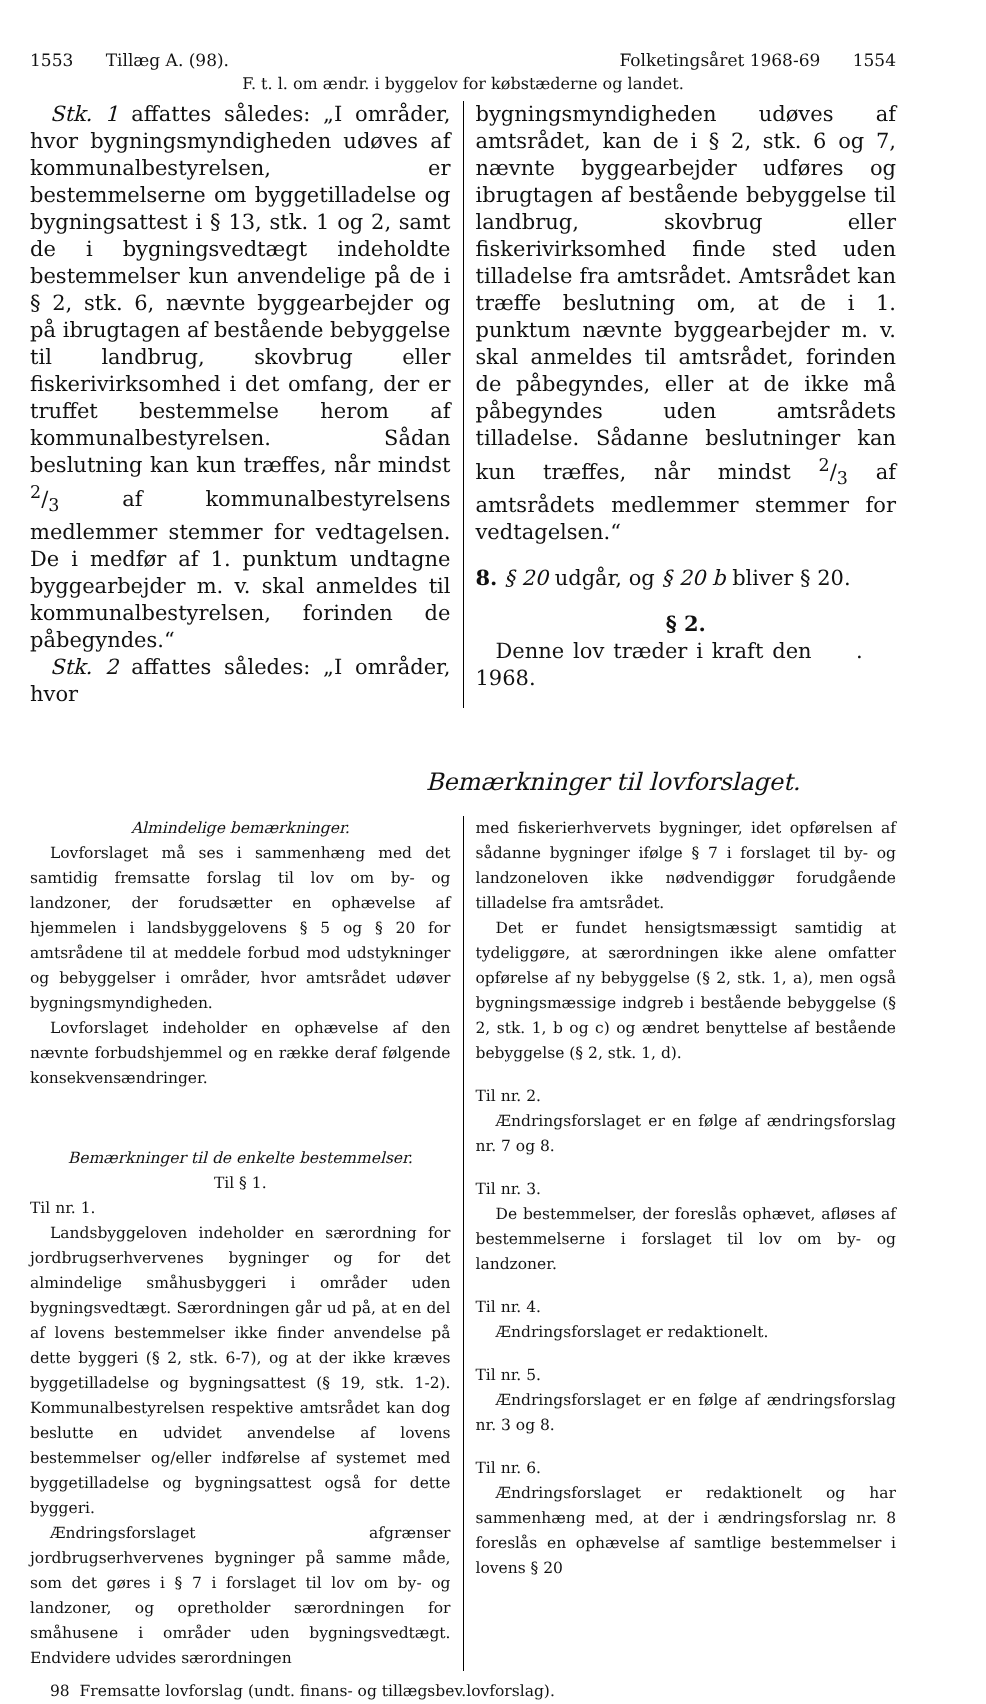1553 Tillæg A. (98). Folketingsåret 1968-69 1554
F. t. l. om ændr. i byggelov for købstæderne og landet.
Stk. 1 affattes således: „I områder, hvor bygningsmyndigheden udøves af kommunalbestyrelsen, er bestemmelserne om byggetilladelse og bygningsattest i § 13, stk. 1 og 2, samt de i bygningsvedtægt indeholdte bestemmelser kun anvendelige på de i § 2, stk. 6, nævnte byggearbejder og på ibrugtagen af bestående bebyggelse til landbrug, skovbrug eller fiskerivirksomhed i det omfang, der er truffet bestemmelse herom af kommunalbestyrelsen. Sådan beslutning kan kun træffes, når mindst 2/3 af kommunalbestyrelsens medlemmer stemmer for vedtagelsen. De i medfør af 1. punktum undtagne byggearbejder m. v. skal anmeldes til kommunalbestyrelsen, forinden de påbegyndes.“
Stk. 2 affattes således: „I områder, hvor
bygningsmyndigheden udøves af amtsrådet, kan de i § 2, stk. 6 og 7, nævnte byggearbejder udføres og ibrugtagen af bestående bebyggelse til landbrug, skovbrug eller fiskerivirksomhed finde sted uden tilladelse fra amtsrådet. Amtsrådet kan træffe beslutning om, at de i 1. punktum nævnte byggearbejder m. v. skal anmeldes til amtsrådet, forinden de påbegyndes, eller at de ikke må påbegyndes uden amtsrådets tilladelse. Sådanne beslutninger kan kun træffes, når mindst 2/3 af amtsrådets medlemmer stemmer for vedtagelsen.“
8. § 20 udgår, og § 20 b bliver § 20.
§ 2.
Denne lov træder i kraft den . 1968.
Bemærkninger til lovforslaget.
Almindelige bemærkninger.
Lovforslaget må ses i sammenhæng med det samtidig fremsatte forslag til lov om by- og landzoner, der forudsætter en ophævelse af hjemmelen i landsbyggelovens § 5 og § 20 for amtsrådene til at meddele forbud mod udstykninger og bebyggelser i områder, hvor amtsrådet udøver bygningsmyndigheden.
Lovforslaget indeholder en ophævelse af den nævnte forbudshjemmel og en række deraf følgende konsekvensændringer.
Bemærkninger til de enkelte bestemmelser.
Til § 1.
Til nr. 1.
Landsbyggeloven indeholder en særordning for jordbrugserhvervenes bygninger og for det almindelige småhusbyggeri i områder uden bygningsvedtægt. Særordningen går ud på, at en del af lovens bestemmelser ikke finder anvendelse på dette byggeri (§ 2, stk. 6-7), og at der ikke kræves byggetilladelse og bygningsattest (§ 19, stk. 1-2). Kommunalbestyrelsen respektive amtsrådet kan dog beslutte en udvidet anvendelse af lovens bestemmelser og/eller indførelse af systemet med byggetilladelse og bygningsattest også for dette byggeri.
Ændringsforslaget afgrænser jordbrugserhvervenes bygninger på samme måde, som det gøres i § 7 i forslaget til lov om by- og landzoner, og opretholder særordningen for småhusene i områder uden bygningsvedtægt. Endvidere udvides særordningen
med fiskerierhvervets bygninger, idet opførelsen af sådanne bygninger ifølge § 7 i forslaget til by- og landzoneloven ikke nødvendiggør forudgående tilladelse fra amtsrådet.
Det er fundet hensigtsmæssigt samtidig at tydeliggøre, at særordningen ikke alene omfatter opførelse af ny bebyggelse (§ 2, stk. 1, a), men også bygningsmæssige indgreb i bestående bebyggelse (§ 2, stk. 1, b og c) og ændret benyttelse af bestående bebyggelse (§ 2, stk. 1, d).
Til nr. 2.
Ændringsforslaget er en følge af ændringsforslag nr. 7 og 8.
Til nr. 3.
De bestemmelser, der foreslås ophævet, afløses af bestemmelserne i forslaget til lov om by- og landzoner.
Til nr. 4.
Ændringsforslaget er redaktionelt.
Til nr. 5.
Ændringsforslaget er en følge af ændringsforslag nr. 3 og 8.
Til nr. 6.
Ændringsforslaget er redaktionelt og har sammenhæng med, at der i ændringsforslag nr. 8 foreslås en ophævelse af samtlige bestemmelser i lovens § 20
98 Fremsatte lovforslag (undt. finans- og tillægsbev.lovforslag).